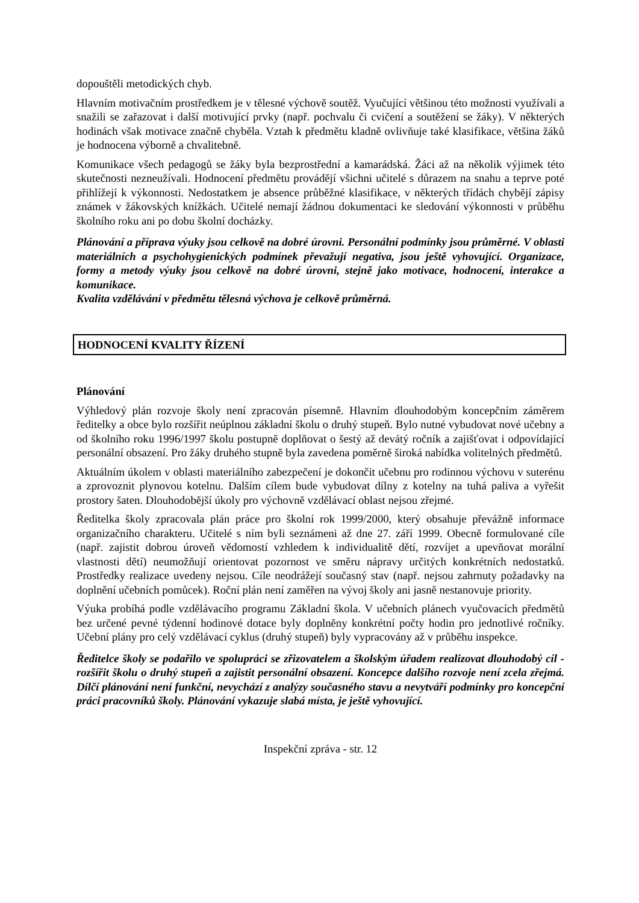dopouštěli metodických chyb.
Hlavním motivačním prostředkem je v tělesné výchově soutěž. Vyučující většinou této možnosti využívali a snažili se zařazovat i další motivující prvky (např. pochvalu či cvičení a soutěžení se žáky). V některých hodinách však motivace značně chyběla. Vztah k předmětu kladně ovlivňuje také klasifikace, většina žáků je hodnocena výborně a chvalitebně.
Komunikace všech pedagogů se žáky byla bezprostřední a kamarádská. Žáci až na několik výjimek této skutečnosti nezneužívali. Hodnocení předmětu provádějí všichni učitelé s důrazem na snahu a teprve poté přihlížejí k výkonnosti. Nedostatkem je absence průběžné klasifikace, v některých třídách chybějí zápisy známek v žákovských knížkách. Učitelé nemají žádnou dokumentaci ke sledování výkonnosti v průběhu školního roku ani po dobu školní docházky.
Plánování a příprava výuky jsou celkově na dobré úrovni. Personální podmínky jsou průměrné. V oblasti materiálních a psychohygienických podmínek převažují negativa, jsou ještě vyhovující. Organizace, formy a metody výuky jsou celkově na dobré úrovni, stejně jako motivace, hodnocení, interakce a komunikace.
Kvalita vzdělávání v předmětu tělesná výchova je celkově průměrná.
HODNOCENÍ KVALITY ŘÍZENÍ
Plánování
Výhledový plán rozvoje školy není zpracován písemně. Hlavním dlouhodobým koncepčním záměrem ředitelky a obce bylo rozšířit neúplnou základní školu o druhý stupeň. Bylo nutné vybudovat nové učebny a od školního roku 1996/1997 školu postupně doplňovat o šestý až devátý ročník a zajišťovat i odpovídající personální obsazení. Pro žáky druhého stupně byla zavedena poměrně široká nabídka volitelných předmětů.
Aktuálním úkolem v oblasti materiálního zabezpečení je dokončit učebnu pro rodinnou výchovu v suterénu a zprovoznit plynovou kotelnu. Dalším cílem bude vybudovat dílny z kotelny na tuhá paliva a vyřešit prostory šaten. Dlouhodobější úkoly pro výchovně vzdělávací oblast nejsou zřejmé.
Ředitelka školy zpracovala plán práce pro školní rok 1999/2000, který obsahuje převážně informace organizačního charakteru. Učitelé s ním byli seznámeni až dne 27. září 1999. Obecně formulované cíle (např. zajistit dobrou úroveň vědomostí vzhledem k individualitě dětí, rozvíjet a upevňovat morální vlastnosti dětí) neumožňují orientovat pozornost ve směru nápravy určitých konkrétních nedostatků. Prostředky realizace uvedeny nejsou. Cíle neodrážejí současný stav (např. nejsou zahrnuty požadavky na doplnění učebních pomůcek). Roční plán není zaměřen na vývoj školy ani jasně nestanovuje priority.
Výuka probíhá podle vzdělávacího programu Základní škola. V učebních plánech vyučovacích předmětů bez určené pevné týdenní hodinové dotace byly doplněny konkrétní počty hodin pro jednotlivé ročníky. Učební plány pro celý vzdělávací cyklus (druhý stupeň) byly vypracovány až v průběhu inspekce.
Ředitelce školy se podařilo ve spolupráci se zřizovatelem a školským úřadem realizovat dlouhodobý cíl - rozšířit školu o druhý stupeň a zajistit personální obsazení. Koncepce dalšího rozvoje není zcela zřejmá. Dílčí plánování není funkční, nevychází z analýzy současného stavu a nevytváří podmínky pro koncepční práci pracovníků školy. Plánování vykazuje slabá místa, je ještě vyhovující.
Inspekční zpráva - str. 12